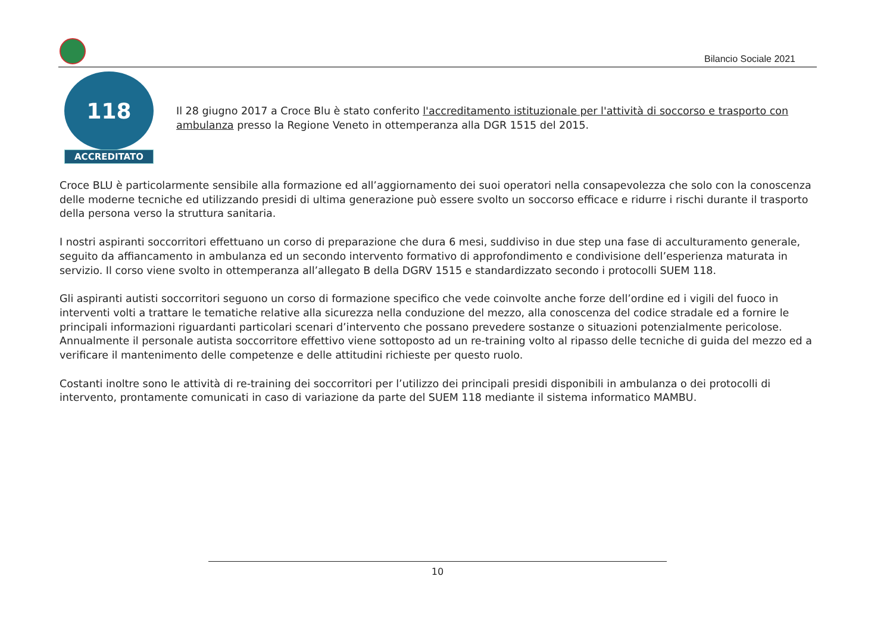Bilancio Sociale 2021
118
ACCREDITATO
Il 28 giugno 2017 a Croce Blu è stato conferito l'accreditamento istituzionale per l'attività di soccorso e trasporto con ambulanza presso la Regione Veneto in ottemperanza alla DGR 1515 del 2015.
Croce BLU è particolarmente sensibile alla formazione ed all’aggiornamento dei suoi operatori nella consapevolezza che solo con la conoscenza delle moderne tecniche ed utilizzando presidi di ultima generazione può essere svolto un soccorso efficace e ridurre i rischi durante il trasporto della persona verso la struttura sanitaria.
I nostri aspiranti soccorritori effettuano un corso di preparazione che dura 6 mesi, suddiviso in due step una fase di acculturamento generale, seguito da affiancamento in ambulanza ed un secondo intervento formativo di approfondimento e condivisione dell’esperienza maturata in servizio. Il corso viene svolto in ottemperanza all’allegato B della DGRV 1515 e standardizzato secondo i protocolli SUEM 118.
Gli aspiranti autisti soccorritori seguono un corso di formazione specifico che vede coinvolte anche forze dell’ordine ed i vigili del fuoco in interventi volti a trattare le tematiche relative alla sicurezza nella conduzione del mezzo, alla conoscenza del codice stradale ed a fornire le principali informazioni riguardanti particolari scenari d’intervento che possano prevedere sostanze o situazioni potenzialmente pericolose. Annualmente il personale autista soccorritore effettivo viene sottoposto ad un re-training volto al ripasso delle tecniche di guida del mezzo ed a verificare il mantenimento delle competenze e delle attitudini richieste per questo ruolo.
Costanti inoltre sono le attività di re-training dei soccorritori per l’utilizzo dei principali presidi disponibili in ambulanza o dei protocolli di intervento, prontamente comunicati in caso di variazione da parte del SUEM 118 mediante il sistema informatico MAMBU.
10